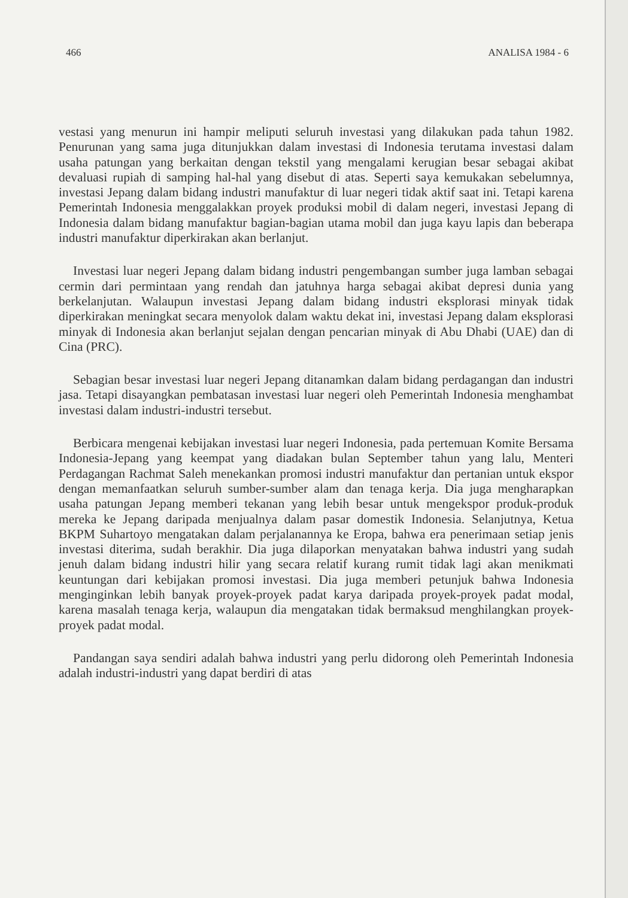466 ANALISA 1984 - 6
vestasi yang menurun ini hampir meliputi seluruh investasi yang dilakukan pada tahun 1982. Penurunan yang sama juga ditunjukkan dalam investasi di Indonesia terutama investasi dalam usaha patungan yang berkaitan dengan tekstil yang mengalami kerugian besar sebagai akibat devaluasi rupiah di samping hal-hal yang disebut di atas. Seperti saya kemukakan sebelumnya, investasi Jepang dalam bidang industri manufaktur di luar negeri tidak aktif saat ini. Tetapi karena Pemerintah Indonesia menggalakkan proyek produksi mobil di dalam negeri, investasi Jepang di Indonesia dalam bidang manufaktur bagian-bagian utama mobil dan juga kayu lapis dan beberapa industri manufaktur diperkirakan akan berlanjut.
Investasi luar negeri Jepang dalam bidang industri pengembangan sumber juga lamban sebagai cermin dari permintaan yang rendah dan jatuhnya harga sebagai akibat depresi dunia yang berkelanjutan. Walaupun investasi Jepang dalam bidang industri eksplorasi minyak tidak diperkirakan meningkat secara menyolok dalam waktu dekat ini, investasi Jepang dalam eksplorasi minyak di Indonesia akan berlanjut sejalan dengan pencarian minyak di Abu Dhabi (UAE) dan di Cina (PRC).
Sebagian besar investasi luar negeri Jepang ditanamkan dalam bidang perdagangan dan industri jasa. Tetapi disayangkan pembatasan investasi luar negeri oleh Pemerintah Indonesia menghambat investasi dalam industri-industri tersebut.
Berbicara mengenai kebijakan investasi luar negeri Indonesia, pada pertemuan Komite Bersama Indonesia-Jepang yang keempat yang diadakan bulan September tahun yang lalu, Menteri Perdagangan Rachmat Saleh menekankan promosi industri manufaktur dan pertanian untuk ekspor dengan memanfaatkan seluruh sumber-sumber alam dan tenaga kerja. Dia juga mengharapkan usaha patungan Jepang memberi tekanan yang lebih besar untuk mengekspor produk-produk mereka ke Jepang daripada menjualnya dalam pasar domestik Indonesia. Selanjutnya, Ketua BKPM Suhartoyo mengatakan dalam perjalanannya ke Eropa, bahwa era penerimaan setiap jenis investasi diterima, sudah berakhir. Dia juga dilaporkan menyatakan bahwa industri yang sudah jenuh dalam bidang industri hilir yang secara relatif kurang rumit tidak lagi akan menikmati keuntungan dari kebijakan promosi investasi. Dia juga memberi petunjuk bahwa Indonesia menginginkan lebih banyak proyek-proyek padat karya daripada proyek-proyek padat modal, karena masalah tenaga kerja, walaupun dia mengatakan tidak bermaksud menghilangkan proyek-proyek padat modal.
Pandangan saya sendiri adalah bahwa industri yang perlu didorong oleh Pemerintah Indonesia adalah industri-industri yang dapat berdiri di atas